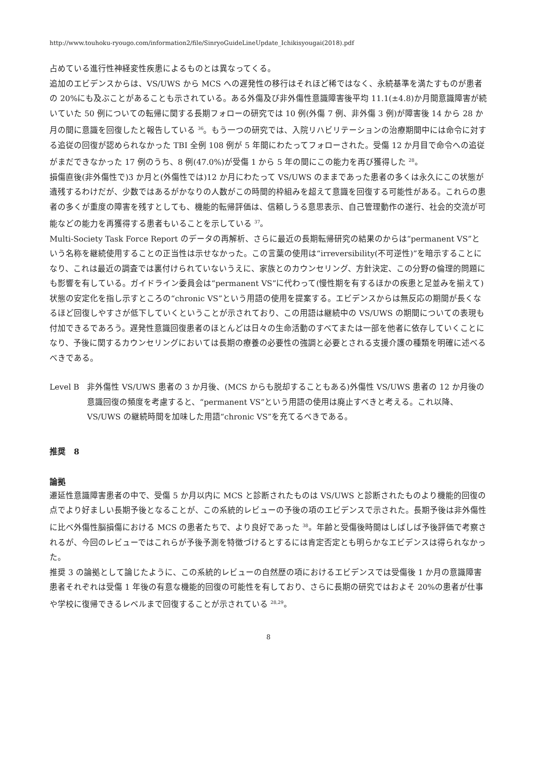http://www.touhoku-ryougo.com/information2/file/SinryoGuideLineUpdate_Ichikisyougai(2018).pdf
占めている進行性神経変性疾患によるものとは異なってくる。
追加のエビデンスからは、VS/UWS から MCS への遅発性の移行はそれほど稀ではなく、永続基準を満たすものが患者の 20%にも及ぶことがあることも示されている。ある外傷及び非外傷性意識障害後平均 11.1(±4.8)か月間意識障害が続いていた 50 例についての転帰に関する長期フォローの研究では 10 例(外傷 7 例、非外傷 3 例)が障害後 14 から 28 か月の間に意識を回復したと報告している <sup>36</sup>。もう一つの研究では、入院リハビリテーションの治療期間中には命令に対する追従の回復が認められなかった TBI 全例 108 例が 5 年間にわたってフォローされた。受傷 12 か月目で命令への追従がまだできなかった 17 例のうち、8 例(47.0%)が受傷 1 から 5 年の間にこの能力を再び獲得した <sup>28</sup>。
損傷直後(非外傷性で)3 か月と(外傷性では)12 か月にわたって VS/UWS のままであった患者の多くは永久にこの状態が遺残するわけだが、少数ではあるがかなりの人数がこの時間的枠組みを超えて意識を回復する可能性がある。これらの患者の多くが重度の障害を残すとしても、機能的転帰評価は、信頼しうる意思表示、自己管理動作の遂行、社会的交流が可能などの能力を再獲得する患者もいることを示している <sup>37</sup>。
Multi-Society Task Force Report のデータの再解析、さらに最近の長期転帰研究の結果のからは“permanent VS”という名称を継続使用することの正当性は示せなかった。この言葉の使用は“irreversibility(不可逆性)”を暗示することになり、これは最近の調査では裏付けられていないうえに、家族とのカウンセリング、方針決定、この分野の倫理的問題にも影響を有している。ガイドライン委員会は“permanent VS”に代わって(慢性期を有するほかの疾患と足並みを揃えて)状態の安定化を指し示すところの“chronic VS”という用語の使用を提案する。エビデンスからは無反応の期間が長くなるほど回復しやすさが低下していくということが示されており、この用語は継続中の VS/UWS の期間についての表現も付加できるであろう。遅発性意識回復患者のほとんどは日々の生命活動のすべてまたは一部を他者に依存していくことになり、予後に関するカウンセリングにおいては長期の療養の必要性の強調と必要とされる支援介護の種類を明確に述べるべきである。
Level B 非外傷性 VS/UWS 患者の 3 か月後、(MCS からも脱却することもある)外傷性 VS/UWS 患者の 12 か月後の意識回復の頻度を考慮すると、“permanent VS”という用語の使用は廃止すべきと考える。これ以降、VS/UWS の継続時間を加味した用語“chronic VS”を充てるべきである。
推奨　8
論拠
遷延性意識障害患者の中で、受傷 5 か月以内に MCS と診断されたものは VS/UWS と診断されたものより機能的回復の点でより好ましい長期予後となることが、この系統的レビューの予後の項のエビデンスで示された。長期予後は非外傷性に比べ外傷性脳損傷における MCS の患者たちで、より良好であった <sup>38</sup>。年齢と受傷後時間はしばしば予後評価で考察されるが、今回のレビューではこれらが予後予測を特徴づけるとするには肯定否定とも明らかなエビデンスは得られなかった。
推奨 3 の論拠として論じたように、この系統的レビューの自然歴の項におけるエビデンスでは受傷後 1 か月の意識障害患者それぞれは受傷 1 年後の有意な機能的回復の可能性を有しており、さらに長期の研究ではおよそ 20%の患者が仕事や学校に復帰できるレベルまで回復することが示されている <sup>28,29</sup>。
8